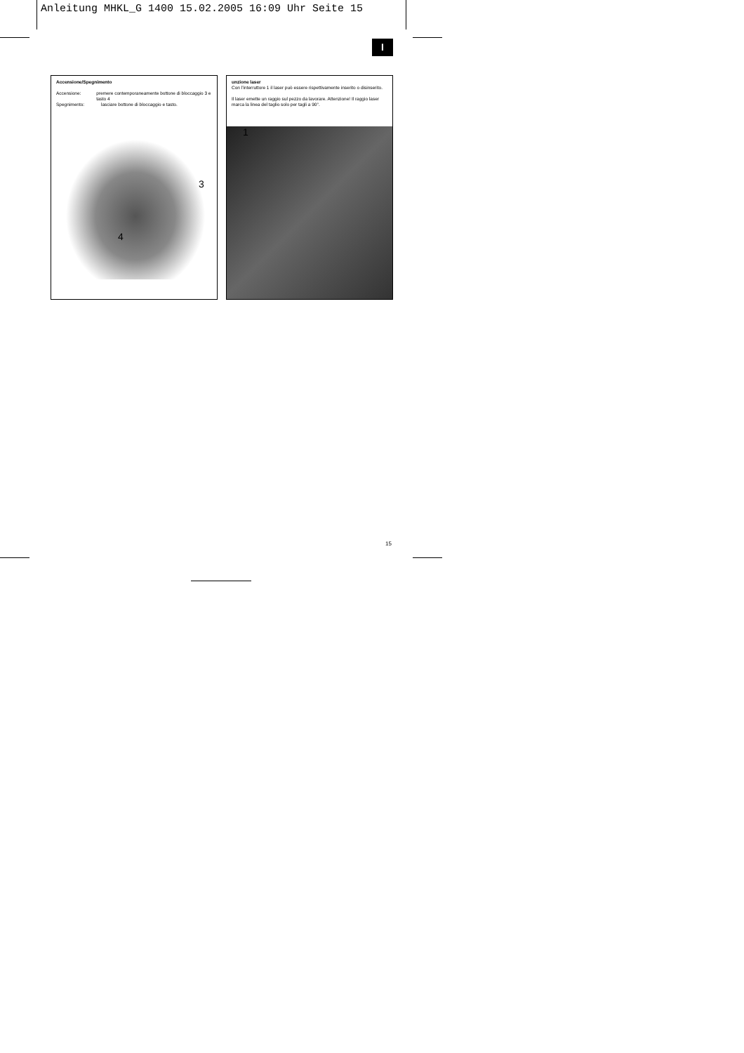Anleitung MHKL_G 1400 15.02.2005 16:09 Uhr Seite 15
I
Accensione/Spegnimento
Accensione: premere contemporaneamente bottone di bloccaggio 3 e tasto 4
Spegnimento: lasciare bottone di bloccaggio e tasto.
3
4
unzione laser
Con l’interruttore 1 il laser può essere rispettivamente inserito o disinserito.
Il laser emette un raggio sul pezzo da lavorare. Attenzione! Il raggio laser marca la linea del taglio solo per tagli a 90°.
1
15